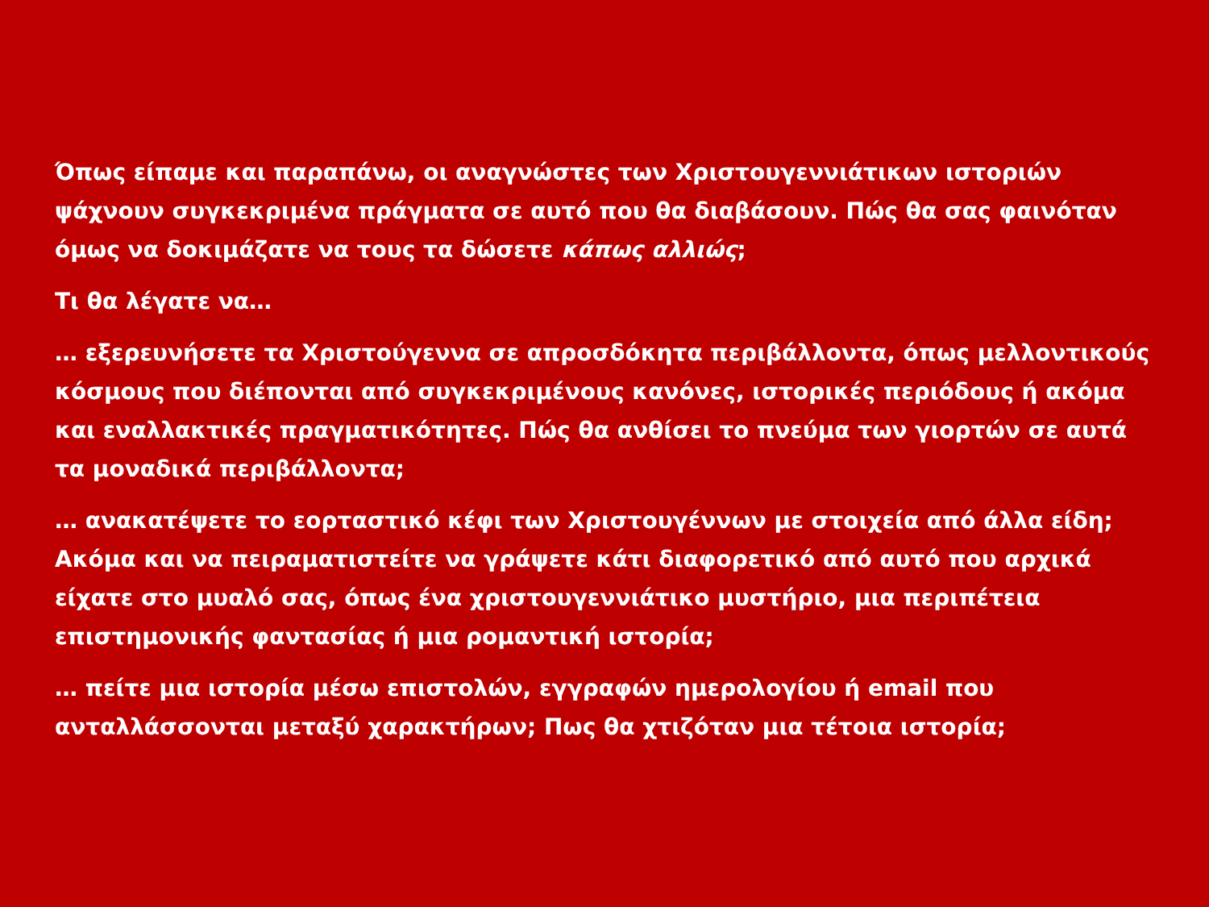Όπως είπαμε και παραπάνω, οι αναγνώστες των Χριστουγεννιάτικων ιστοριών ψάχνουν συγκεκριμένα πράγματα σε αυτό που θα διαβάσουν. Πώς θα σας φαινόταν όμως να δοκιμάζατε να τους τα δώσετε κάπως αλλιώς;
Τι θα λέγατε να…
… εξερευνήσετε τα Χριστούγεννα σε απροσδόκητα περιβάλλοντα, όπως μελλοντικούς κόσμους που διέπονται από συγκεκριμένους κανόνες, ιστορικές περιόδους ή ακόμα και εναλλακτικές πραγματικότητες. Πώς θα ανθίσει το πνεύμα των γιορτών σε αυτά τα μοναδικά περιβάλλοντα;
… ανακατέψετε το εορταστικό κέφι των Χριστουγέννων με στοιχεία από άλλα είδη; Ακόμα και να πειραματιστείτε να γράψετε κάτι διαφορετικό από αυτό που αρχικά είχατε στο μυαλό σας, όπως ένα χριστουγεννιάτικο μυστήριο, μια περιπέτεια επιστημονικής φαντασίας ή μια ρομαντική ιστορία;
… πείτε μια ιστορία μέσω επιστολών, εγγραφών ημερολογίου ή email που ανταλλάσσονται μεταξύ χαρακτήρων; Πως θα χτιζόταν μια τέτοια ιστορία;